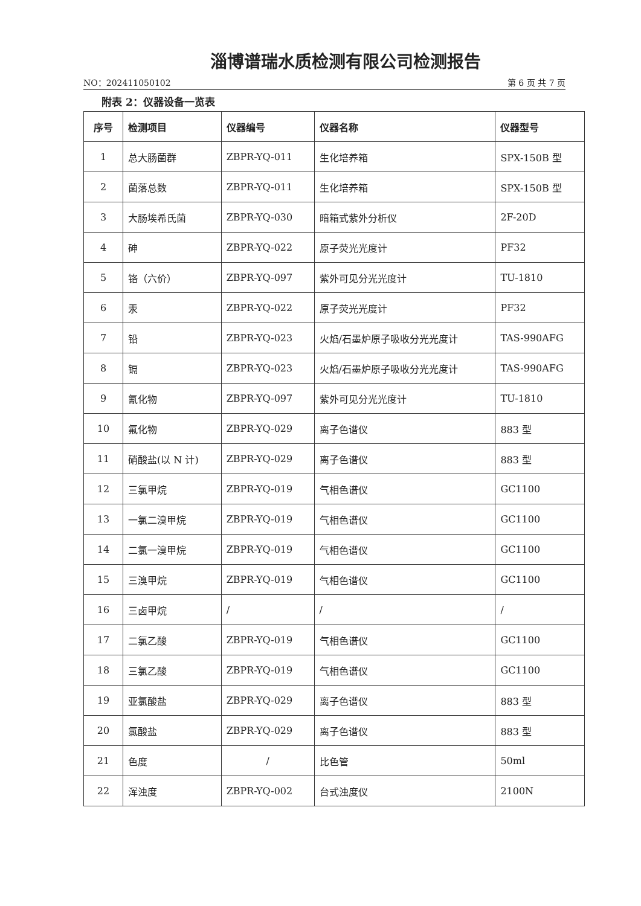淄博谱瑞水质检测有限公司检测报告
NO：202411050102 第 6 页 共 7 页
附表 2：仪器设备一览表
| 序号 | 检测项目 | 仪器编号 | 仪器名称 | 仪器型号 |
| --- | --- | --- | --- | --- |
| 1 | 总大肠菌群 | ZBPR-YQ-011 | 生化培养箱 | SPX-150B 型 |
| 2 | 菌落总数 | ZBPR-YQ-011 | 生化培养箱 | SPX-150B 型 |
| 3 | 大肠埃希氏菌 | ZBPR-YQ-030 | 暗箱式紫外分析仪 | 2F-20D |
| 4 | 砷 | ZBPR-YQ-022 | 原子荧光光度计 | PF32 |
| 5 | 铬（六价） | ZBPR-YQ-097 | 紫外可见分光光度计 | TU-1810 |
| 6 | 汞 | ZBPR-YQ-022 | 原子荧光光度计 | PF32 |
| 7 | 铅 | ZBPR-YQ-023 | 火焰/石墨炉原子吸收分光光度计 | TAS-990AFG |
| 8 | 镉 | ZBPR-YQ-023 | 火焰/石墨炉原子吸收分光光度计 | TAS-990AFG |
| 9 | 氰化物 | ZBPR-YQ-097 | 紫外可见分光光度计 | TU-1810 |
| 10 | 氟化物 | ZBPR-YQ-029 | 离子色谱仪 | 883 型 |
| 11 | 硝酸盐(以 N 计) | ZBPR-YQ-029 | 离子色谱仪 | 883 型 |
| 12 | 三氯甲烷 | ZBPR-YQ-019 | 气相色谱仪 | GC1100 |
| 13 | 一氯二溴甲烷 | ZBPR-YQ-019 | 气相色谱仪 | GC1100 |
| 14 | 二氯一溴甲烷 | ZBPR-YQ-019 | 气相色谱仪 | GC1100 |
| 15 | 三溴甲烷 | ZBPR-YQ-019 | 气相色谱仪 | GC1100 |
| 16 | 三卤甲烷 | / | / | / |
| 17 | 二氯乙酸 | ZBPR-YQ-019 | 气相色谱仪 | GC1100 |
| 18 | 三氯乙酸 | ZBPR-YQ-019 | 气相色谱仪 | GC1100 |
| 19 | 亚氯酸盐 | ZBPR-YQ-029 | 离子色谱仪 | 883 型 |
| 20 | 氯酸盐 | ZBPR-YQ-029 | 离子色谱仪 | 883 型 |
| 21 | 色度 | / | 比色管 | 50ml |
| 22 | 浑浊度 | ZBPR-YQ-002 | 台式浊度仪 | 2100N |